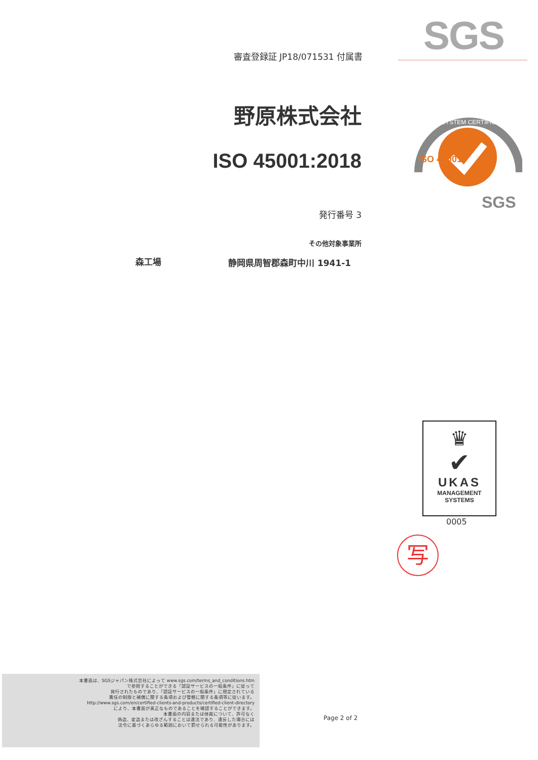審査登録証 JP18/071531 付属書
野原株式会社
ISO 45001:2018
発行番号 3
その他対象事業所
森工場 静岡県周智郡森町中川 1941-1
SGS
SYSTEM CERTIFICATION
ISO 45001
SGS
♛
✔
UKAS
MANAGEMENT
SYSTEMS
0005
写
本書面は、SGSジャパン株式会社によって www.sgs.com/terms_and_conditions.htm
で参照することができる「認証サービスの一般条件」に従って
発行されたものであり、「認証サービスの一般条件」に規定されている
責任の制限と補償に関する条項および管轄に関する条項等に従います。
http://www.sgs.com/en/certified-clients-and-products/certified-client-directory
により、本書面が真正なものであることを確認することができます。
本書面の内容または体裁について、許可なく
偽造、変造または改ざんすることは違法であり、違反した場合には
法令に基づくあらゆる範囲において罰せられる可能性があります。
Page 2 of 2